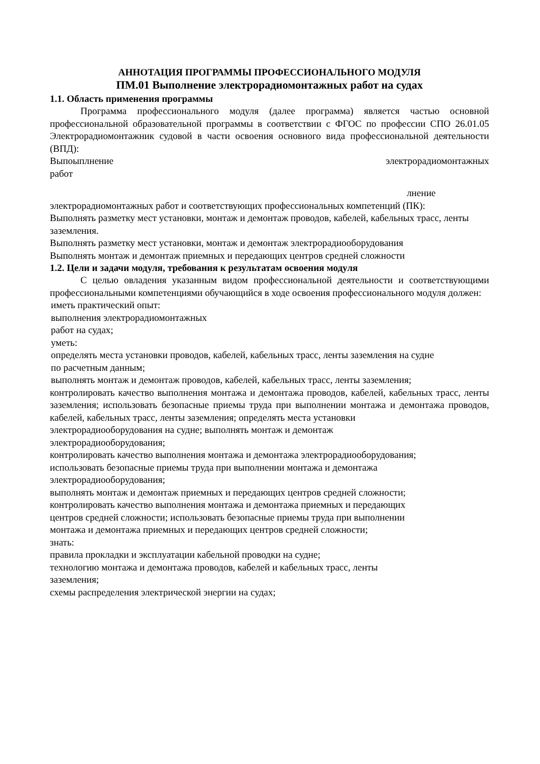АННОТАЦИЯ ПРОГРАММЫ ПРОФЕССИОНАЛЬНОГО МОДУЛЯ
ПМ.01 Выполнение электрорадиомонтажных работ на судах
1.1. Область применения программы
Программа профессионального модуля (далее программа) является частью основной профессиональной образовательной программы в соответствии с ФГОС по профессии СПО 26.01.05 Электрорадиомонтажник судовой в части освоения основного вида профессиональной деятельности (ВПД):
Выпоыплнение электрорадиомонтажных
работ
лнение
электрорадиомонтажных работ и соответствующих профессиональных компетенций (ПК):
Выполнять разметку мест установки, монтаж и демонтаж проводов, кабелей, кабельных трасс, ленты заземления.
Выполнять разметку мест установки, монтаж и демонтаж электрорадиооборудования
Выполнять монтаж и демонтаж приемных и передающих центров средней сложности
1.2. Цели и задачи модуля, требования к результатам освоения модуля
С целью овладения указанным видом профессиональной деятельности и соответствующими профессиональными компетенциями обучающийся в ходе освоения профессионального модуля должен:
иметь практический опыт:
выполнения электрорадиомонтажных
работ на судах;
уметь:
определять места установки проводов, кабелей, кабельных трасс, ленты заземления на судне
по расчетным данным;
выполнять монтаж и демонтаж проводов, кабелей, кабельных трасс, ленты заземления;
контролировать качество выполнения монтажа и демонтажа проводов, кабелей, кабельных трасс, ленты заземления; использовать безопасные приемы труда при выполнении монтажа и демонтажа проводов, кабелей, кабельных трасс, ленты заземления; определять места установки
электрорадиооборудования на судне; выполнять монтаж и демонтаж
электрорадиооборудования;
контролировать качество выполнения монтажа и демонтажа электрорадиооборудования;
использовать безопасные приемы труда при выполнении монтажа и демонтажа
электрорадиооборудования;
выполнять монтаж и демонтаж приемных и передающих центров средней сложности;
контролировать качество выполнения монтажа и демонтажа приемных и передающих
центров средней сложности; использовать безопасные приемы труда при выполнении
монтажа и демонтажа приемных и передающих центров средней сложности;
знать:
правила прокладки и эксплуатации кабельной проводки на судне;
технологию монтажа и демонтажа проводов, кабелей и кабельных трасс, ленты
заземления;
схемы распределения электрической энергии на судах;